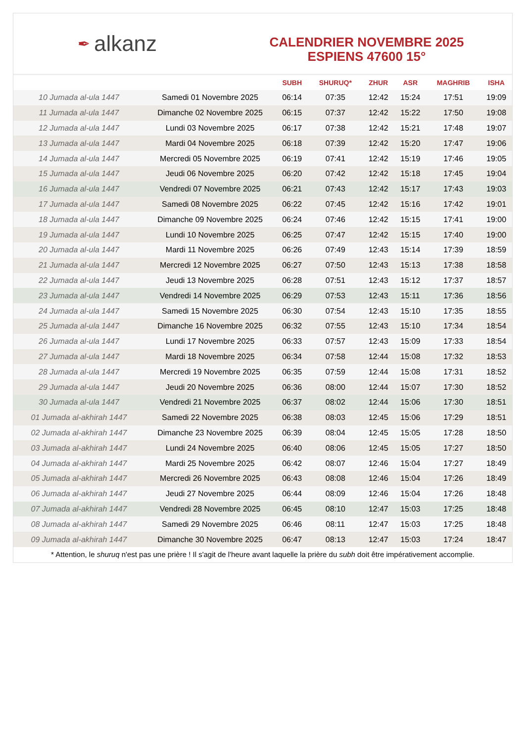✒ alkanz
CALENDRIER NOVEMBRE 2025
ESPIENS 47600 15°
| | | SUBH | SHURUQ* | ZHUR | ASR | MAGHRIB | ISHA |
| --- | --- | --- | --- | --- | --- | --- | --- |
| 10 Jumada al-ula 1447 | Samedi 01 Novembre 2025 | 06:14 | 07:35 | 12:42 | 15:24 | 17:51 | 19:09 |
| 11 Jumada al-ula 1447 | Dimanche 02 Novembre 2025 | 06:15 | 07:37 | 12:42 | 15:22 | 17:50 | 19:08 |
| 12 Jumada al-ula 1447 | Lundi 03 Novembre 2025 | 06:17 | 07:38 | 12:42 | 15:21 | 17:48 | 19:07 |
| 13 Jumada al-ula 1447 | Mardi 04 Novembre 2025 | 06:18 | 07:39 | 12:42 | 15:20 | 17:47 | 19:06 |
| 14 Jumada al-ula 1447 | Mercredi 05 Novembre 2025 | 06:19 | 07:41 | 12:42 | 15:19 | 17:46 | 19:05 |
| 15 Jumada al-ula 1447 | Jeudi 06 Novembre 2025 | 06:20 | 07:42 | 12:42 | 15:18 | 17:45 | 19:04 |
| 16 Jumada al-ula 1447 | Vendredi 07 Novembre 2025 | 06:21 | 07:43 | 12:42 | 15:17 | 17:43 | 19:03 |
| 17 Jumada al-ula 1447 | Samedi 08 Novembre 2025 | 06:22 | 07:45 | 12:42 | 15:16 | 17:42 | 19:01 |
| 18 Jumada al-ula 1447 | Dimanche 09 Novembre 2025 | 06:24 | 07:46 | 12:42 | 15:15 | 17:41 | 19:00 |
| 19 Jumada al-ula 1447 | Lundi 10 Novembre 2025 | 06:25 | 07:47 | 12:42 | 15:15 | 17:40 | 19:00 |
| 20 Jumada al-ula 1447 | Mardi 11 Novembre 2025 | 06:26 | 07:49 | 12:43 | 15:14 | 17:39 | 18:59 |
| 21 Jumada al-ula 1447 | Mercredi 12 Novembre 2025 | 06:27 | 07:50 | 12:43 | 15:13 | 17:38 | 18:58 |
| 22 Jumada al-ula 1447 | Jeudi 13 Novembre 2025 | 06:28 | 07:51 | 12:43 | 15:12 | 17:37 | 18:57 |
| 23 Jumada al-ula 1447 | Vendredi 14 Novembre 2025 | 06:29 | 07:53 | 12:43 | 15:11 | 17:36 | 18:56 |
| 24 Jumada al-ula 1447 | Samedi 15 Novembre 2025 | 06:30 | 07:54 | 12:43 | 15:10 | 17:35 | 18:55 |
| 25 Jumada al-ula 1447 | Dimanche 16 Novembre 2025 | 06:32 | 07:55 | 12:43 | 15:10 | 17:34 | 18:54 |
| 26 Jumada al-ula 1447 | Lundi 17 Novembre 2025 | 06:33 | 07:57 | 12:43 | 15:09 | 17:33 | 18:54 |
| 27 Jumada al-ula 1447 | Mardi 18 Novembre 2025 | 06:34 | 07:58 | 12:44 | 15:08 | 17:32 | 18:53 |
| 28 Jumada al-ula 1447 | Mercredi 19 Novembre 2025 | 06:35 | 07:59 | 12:44 | 15:08 | 17:31 | 18:52 |
| 29 Jumada al-ula 1447 | Jeudi 20 Novembre 2025 | 06:36 | 08:00 | 12:44 | 15:07 | 17:30 | 18:52 |
| 30 Jumada al-ula 1447 | Vendredi 21 Novembre 2025 | 06:37 | 08:02 | 12:44 | 15:06 | 17:30 | 18:51 |
| 01 Jumada al-akhirah 1447 | Samedi 22 Novembre 2025 | 06:38 | 08:03 | 12:45 | 15:06 | 17:29 | 18:51 |
| 02 Jumada al-akhirah 1447 | Dimanche 23 Novembre 2025 | 06:39 | 08:04 | 12:45 | 15:05 | 17:28 | 18:50 |
| 03 Jumada al-akhirah 1447 | Lundi 24 Novembre 2025 | 06:40 | 08:06 | 12:45 | 15:05 | 17:27 | 18:50 |
| 04 Jumada al-akhirah 1447 | Mardi 25 Novembre 2025 | 06:42 | 08:07 | 12:46 | 15:04 | 17:27 | 18:49 |
| 05 Jumada al-akhirah 1447 | Mercredi 26 Novembre 2025 | 06:43 | 08:08 | 12:46 | 15:04 | 17:26 | 18:49 |
| 06 Jumada al-akhirah 1447 | Jeudi 27 Novembre 2025 | 06:44 | 08:09 | 12:46 | 15:04 | 17:26 | 18:48 |
| 07 Jumada al-akhirah 1447 | Vendredi 28 Novembre 2025 | 06:45 | 08:10 | 12:47 | 15:03 | 17:25 | 18:48 |
| 08 Jumada al-akhirah 1447 | Samedi 29 Novembre 2025 | 06:46 | 08:11 | 12:47 | 15:03 | 17:25 | 18:48 |
| 09 Jumada al-akhirah 1447 | Dimanche 30 Novembre 2025 | 06:47 | 08:13 | 12:47 | 15:03 | 17:24 | 18:47 |
* Attention, le shuruq n'est pas une prière ! Il s'agit de l'heure avant laquelle la prière du subh doit être impérativement accomplie.